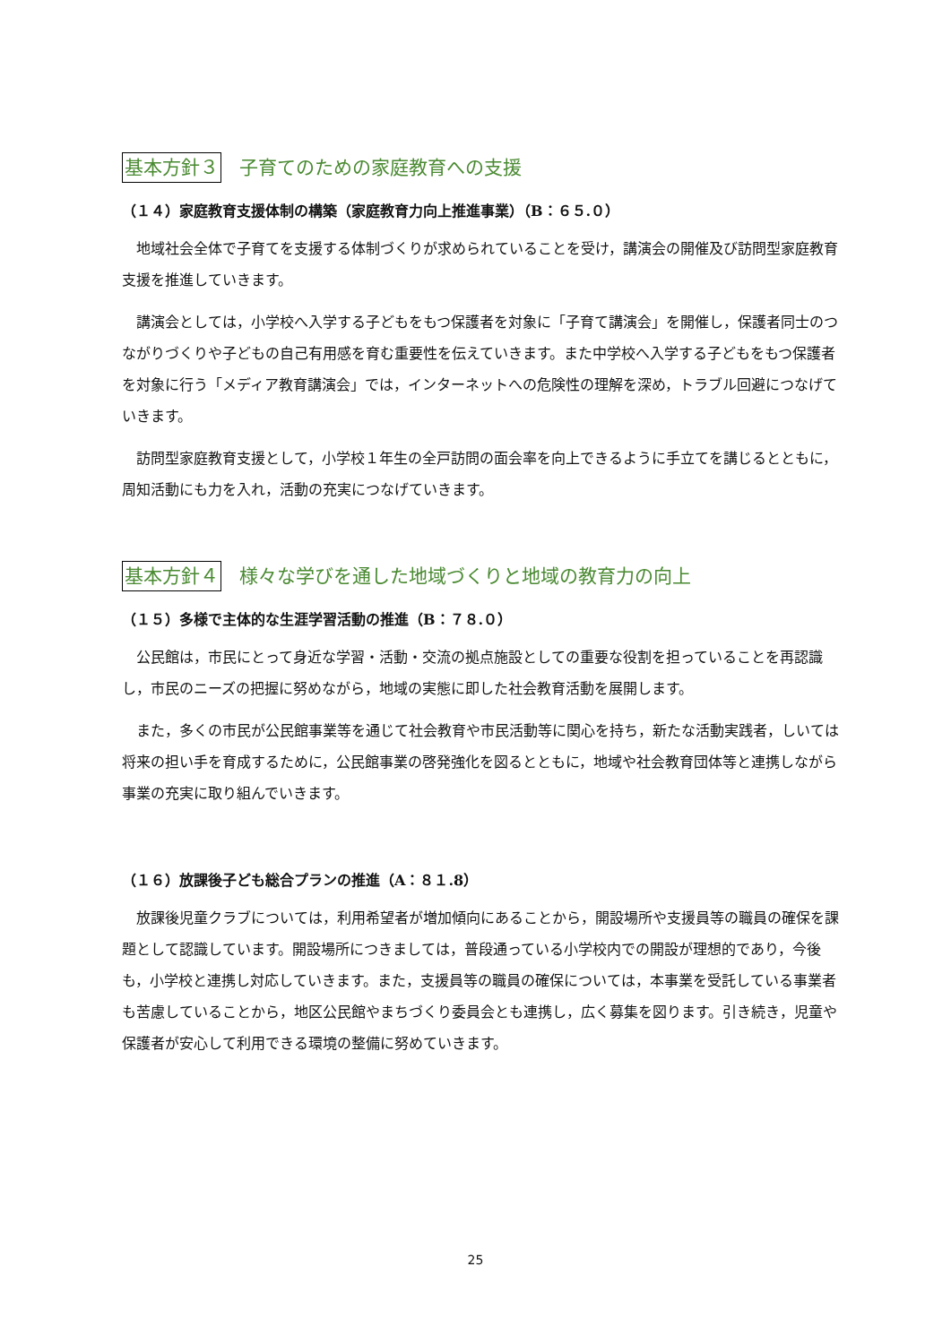基本方針３ 子育てのための家庭教育への支援
（１４）家庭教育支援体制の構築（家庭教育力向上推進事業）（B：６５.０）
地域社会全体で子育てを支援する体制づくりが求められていることを受け，講演会の開催及び訪問型家庭教育支援を推進していきます。
講演会としては，小学校へ入学する子どもをもつ保護者を対象に「子育て講演会」を開催し，保護者同士のつながりづくりや子どもの自己有用感を育む重要性を伝えていきます。また中学校へ入学する子どもをもつ保護者を対象に行う「メディア教育講演会」では，インターネットへの危険性の理解を深め，トラブル回避につなげていきます。
訪問型家庭教育支援として，小学校１年生の全戸訪問の面会率を向上できるように手立てを講じるとともに，周知活動にも力を入れ，活動の充実につなげていきます。
基本方針４ 様々な学びを通した地域づくりと地域の教育力の向上
（１５）多様で主体的な生涯学習活動の推進（B：７８.０）
公民館は，市民にとって身近な学習・活動・交流の拠点施設としての重要な役割を担っていることを再認識し，市民のニーズの把握に努めながら，地域の実態に即した社会教育活動を展開します。
また，多くの市民が公民館事業等を通じて社会教育や市民活動等に関心を持ち，新たな活動実践者，しいては将来の担い手を育成するために，公民館事業の啓発強化を図るとともに，地域や社会教育団体等と連携しながら事業の充実に取り組んでいきます。
（１６）放課後子ども総合プランの推進（A：８１.8）
放課後児童クラブについては，利用希望者が増加傾向にあることから，開設場所や支援員等の職員の確保を課題として認識しています。開設場所につきましては，普段通っている小学校内での開設が理想的であり，今後も，小学校と連携し対応していきます。また，支援員等の職員の確保については，本事業を受託している事業者も苦慮していることから，地区公民館やまちづくり委員会とも連携し，広く募集を図ります。引き続き，児童や保護者が安心して利用できる環境の整備に努めていきます。
25